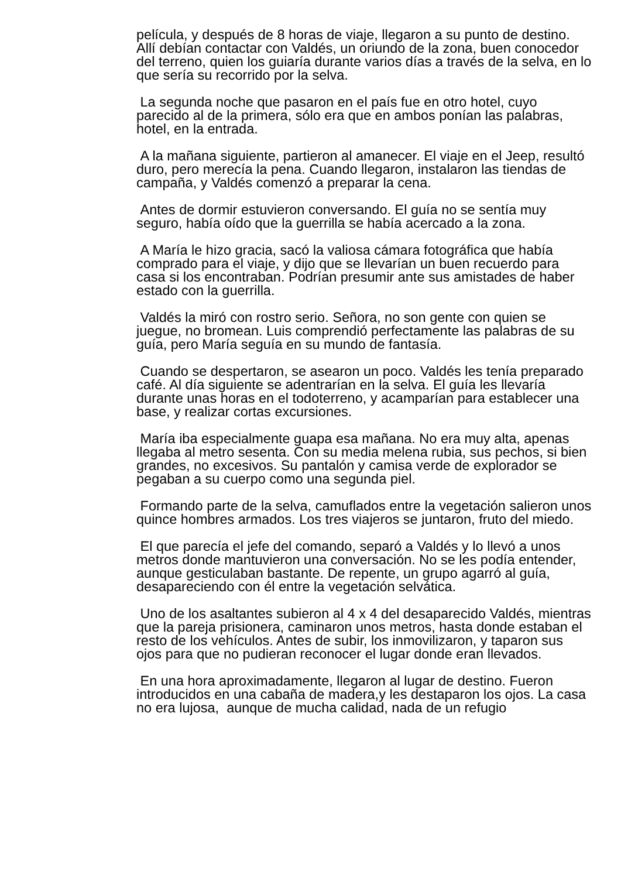película, y después de 8 horas de viaje, llegaron a su punto de destino. Allí debían contactar con Valdés, un oriundo de la zona, buen conocedor del terreno, quien los guiaría durante varios días a través de la selva, en lo que sería su recorrido por la selva.
La segunda noche que pasaron en el país fue en otro hotel, cuyo parecido al de la primera, sólo era que en ambos ponían las palabras, hotel, en la entrada.
A la mañana siguiente, partieron al amanecer. El viaje en el Jeep, resultó duro, pero merecía la pena. Cuando llegaron, instalaron las tiendas de campaña, y Valdés comenzó a preparar la cena.
Antes de dormir estuvieron conversando. El guía no se sentía muy seguro, había oído que la guerrilla se había acercado a la zona.
A María le hizo gracia, sacó la valiosa cámara fotográfica que había comprado para el viaje, y dijo que se llevarían un buen recuerdo para casa si los encontraban. Podrían presumir ante sus amistades de haber estado con la guerrilla.
Valdés la miró con rostro serio. Señora, no son gente con quien se juegue, no bromean. Luis comprendió perfectamente las palabras de su guía, pero María seguía en su mundo de fantasía.
Cuando se despertaron, se asearon un poco. Valdés les tenía preparado café. Al día siguiente se adentrarían en la selva. El guía les llevaría durante unas horas en el todoterreno, y acamparían para establecer una base, y realizar cortas excursiones.
María iba especialmente guapa esa mañana. No era muy alta, apenas llegaba al metro sesenta. Con su media melena rubia, sus pechos, si bien grandes, no excesivos. Su pantalón y camisa verde de explorador se pegaban a su cuerpo como una segunda piel.
Formando parte de la selva, camuflados entre la vegetación salieron unos quince hombres armados. Los tres viajeros se juntaron, fruto del miedo.
El que parecía el jefe del comando, separó a Valdés y lo llevó a unos metros donde mantuvieron una conversación. No se les podía entender, aunque gesticulaban bastante. De repente, un grupo agarró al guía, desapareciendo con él entre la vegetación selvática.
Uno de los asaltantes subieron al 4 x 4 del desaparecido Valdés, mientras que la pareja prisionera, caminaron unos metros, hasta donde estaban el resto de los vehículos. Antes de subir, los inmovilizaron, y taparon sus ojos para que no pudieran reconocer el lugar donde eran llevados.
En una hora aproximadamente, llegaron al lugar de destino. Fueron introducidos en una cabaña de madera,y les destaparon los ojos. La casa no era lujosa, aunque de mucha calidad, nada de un refugio